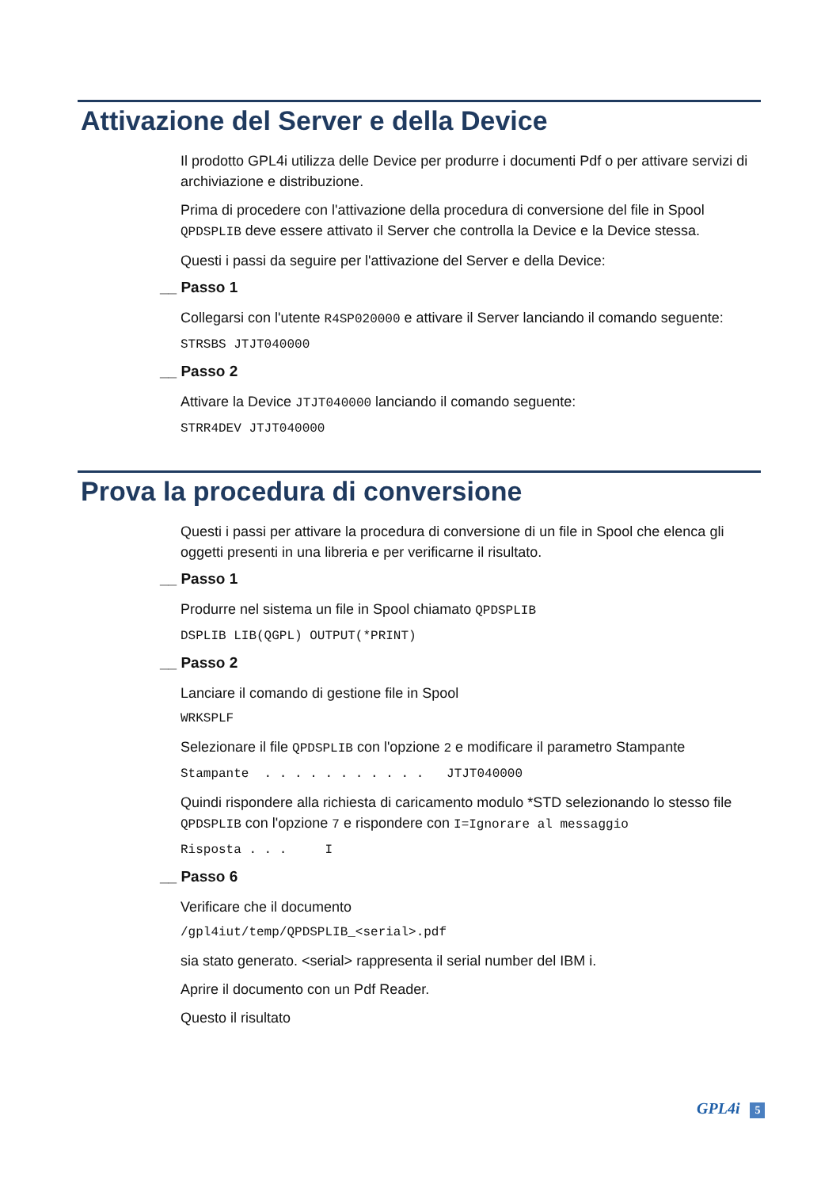Attivazione del Server e della Device
Il prodotto GPL4i utilizza delle Device per produrre i documenti Pdf o per attivare servizi di archiviazione e distribuzione.
Prima di procedere con l'attivazione della procedura di conversione del file in Spool QPDSPLIB deve essere attivato il Server che controlla la Device e la Device stessa.
Questi i passi da seguire per l'attivazione del Server e della Device:
__ Passo 1
Collegarsi con l'utente R4SP020000 e attivare il Server lanciando il comando seguente:
STRSBS JTJT040000
__ Passo 2
Attivare la Device JTJT040000 lanciando il comando seguente:
STRR4DEV JTJT040000
Prova la procedura di conversione
Questi i passi per attivare la procedura di conversione di un file in Spool che elenca gli oggetti presenti in una libreria e per verificarne il risultato.
__ Passo 1
Produrre nel sistema un file in Spool chiamato QPDSPLIB
DSPLIB LIB(QGPL) OUTPUT(*PRINT)
__ Passo 2
Lanciare il comando di gestione file in Spool
WRKSPLF
Selezionare il file QPDSPLIB con l'opzione 2 e modificare il parametro Stampante
Stampante . . . . . . . . . . . JTJT040000
Quindi rispondere alla richiesta di caricamento modulo *STD selezionando lo stesso file QPDSPLIB con l'opzione 7 e rispondere con I=Ignorare al messaggio
Risposta . . . I
__ Passo 6
Verificare che il documento
/gpl4iut/temp/QPDSPLIB_<serial>.pdf
sia stato generato. <serial> rappresenta il serial number del IBM i.
Aprire il documento con un Pdf Reader.
Questo il risultato
GPL4i 5